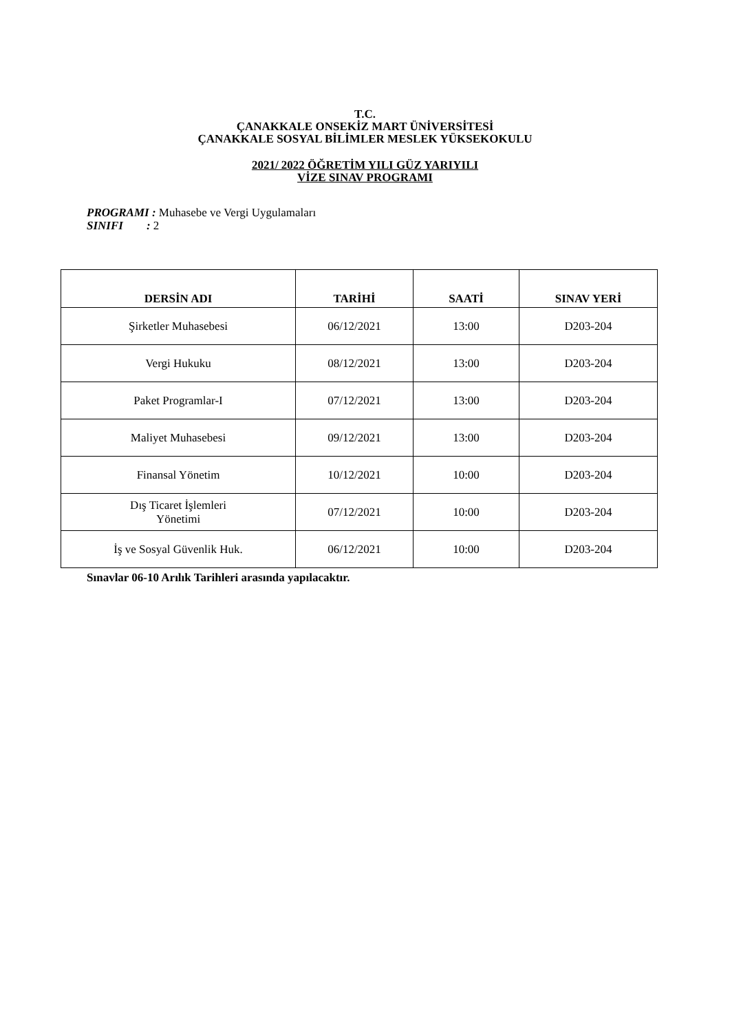T.C.
ÇANAKKALE ONSEKİZ MART ÜNİVERSİTESİ
ÇANAKKALE SOSYAL BİLİMLER MESLEK YÜKSEKOKULU
2021/ 2022 ÖĞRETİM YILI GÜZ YARIYILI
VİZE SINAV PROGRAMI
PROGRAMI : Muhasebe ve Vergi Uygulamaları
SINIFI : 2
| DERSİN ADI | TARİHİ | SAATİ | SINAV YERİ |
| --- | --- | --- | --- |
| Şirketler Muhasebesi | 06/12/2021 | 13:00 | D203-204 |
| Vergi Hukuku | 08/12/2021 | 13:00 | D203-204 |
| Paket Programlar-I | 07/12/2021 | 13:00 | D203-204 |
| Maliyet Muhasebesi | 09/12/2021 | 13:00 | D203-204 |
| Finansal Yönetim | 10/12/2021 | 10:00 | D203-204 |
| Dış Ticaret İşlemleri Yönetimi | 07/12/2021 | 10:00 | D203-204 |
| İş ve Sosyal Güvenlik Huk. | 06/12/2021 | 10:00 | D203-204 |
Sınavlar 06-10 Arılık Tarihleri arasında yapılacaktır.